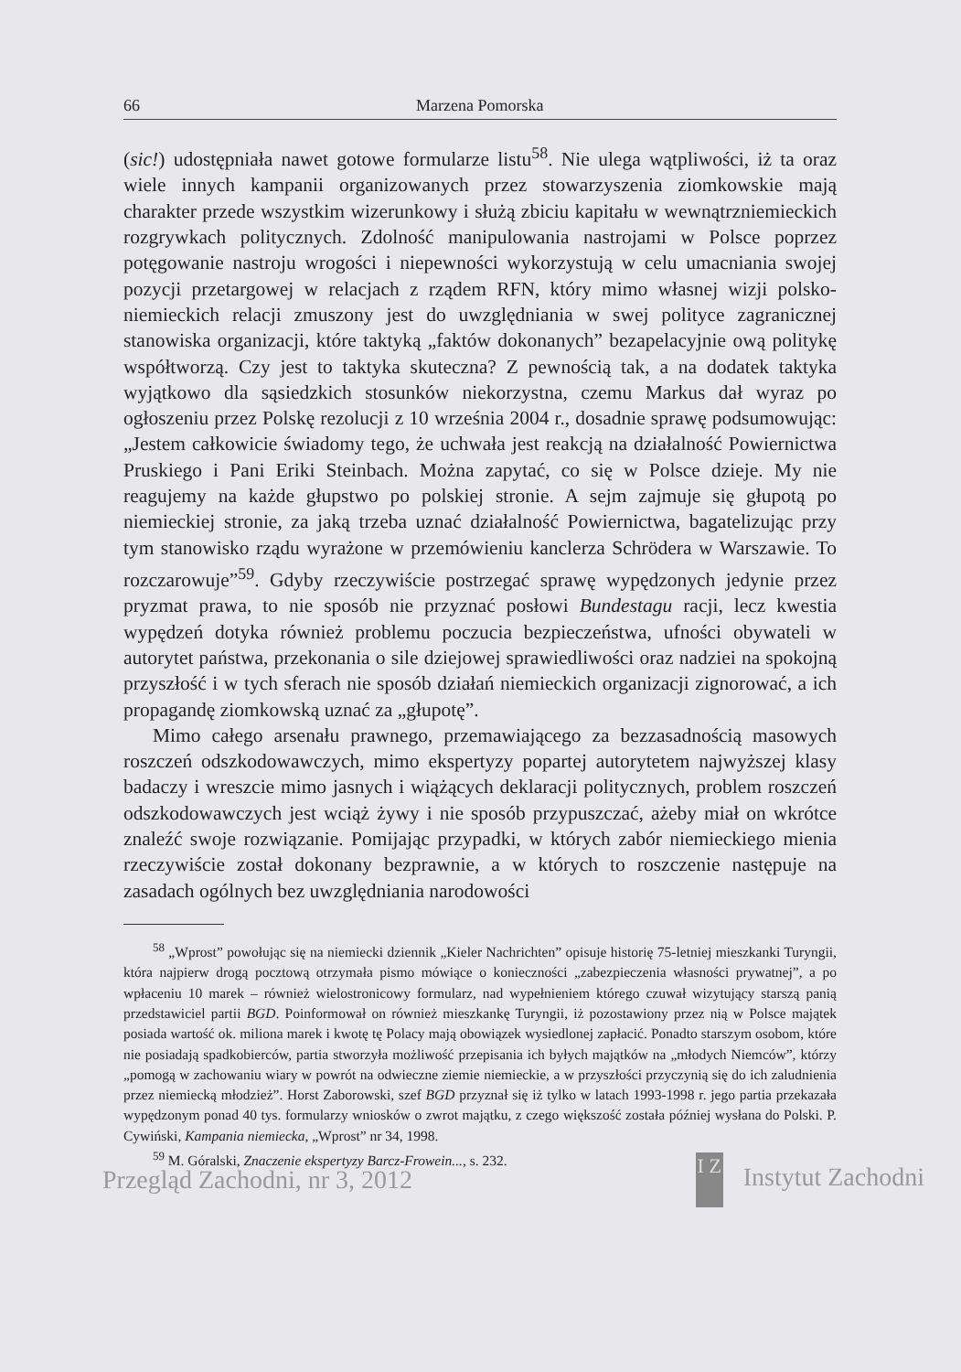66 Marzena Pomorska
(sic!) udostępniała nawet gotowe formularze listu<sup>58</sup>. Nie ulega wątpliwości, iż ta oraz wiele innych kampanii organizowanych przez stowarzyszenia ziomkowskie mają charakter przede wszystkim wizerunkowy i służą zbiciu kapitału w wewnątrz­niemieckich rozgrywkach politycznych. Zdolność manipulowania nastrojami w Pol­sce poprzez potęgowanie nastroju wrogości i niepewności wykorzystują w celu umacniania swojej pozycji przetargowej w relacjach z rządem RFN, który mimo własnej wizji polsko-niemieckich relacji zmuszony jest do uwzględniania w swej polityce zagranicznej stanowiska organizacji, które taktyką „faktów dokonanych” bezapelacyjnie ową politykę współtworzą. Czy jest to taktyka skuteczna? Z pewnoś­cią tak, a na dodatek taktyka wyjątkowo dla sąsiedzkich stosunków niekorzystna, czemu Markus dał wyraz po ogłoszeniu przez Polskę rezolucji z 10 września 2004 r., dosadnie sprawę podsumowując: „Jestem całkowicie świadomy tego, że uchwała jest reakcją na działalność Powiernictwa Pruskiego i Pani Eriki Steinbach. Można zapytać, co się w Polsce dzieje. My nie reagujemy na każde głupstwo po polskiej stronie. A sejm zajmuje się głupotą po niemieckiej stronie, za jaką trzeba uznać działalność Powiernictwa, bagatelizując przy tym stanowisko rządu wyrażone w przemówieniu kanclerza Schrödera w Warszawie. To rozczarowuje”<sup>59</sup>. Gdyby rzeczywiście postrzegać sprawę wypędzonych jedynie przez pryzmat prawa, to nie sposób nie przyznać posłowi Bundestagu racji, lecz kwestia wypędzeń dotyka również problemu poczucia bezpieczeństwa, ufności obywateli w autorytet państwa, przekonania o sile dziejowej sprawiedliwości oraz nadziei na spokojną przyszłość i w tych sferach nie sposób działań niemieckich organizacji zignorować, a ich propagandę ziomkowską uznać za „głupotę”.
Mimo całego arsenału prawnego, przemawiającego za bezzasadnością maso­wych roszczeń odszkodowawczych, mimo ekspertyzy popartej autorytetem najwyż­szej klasy badaczy i wreszcie mimo jasnych i wiążących deklaracji politycznych, problem roszczeń odszkodowawczych jest wciąż żywy i nie sposób przypuszczać, ażeby miał on wkrótce znaleźć swoje rozwiązanie. Pomijając przypadki, w których zabór niemieckiego mienia rzeczywiście został dokonany bezprawnie, a w których to roszczenie następuje na zasadach ogólnych bez uwzględniania narodowości
<sup>58</sup> „Wprost” powołując się na niemiecki dziennik „Kieler Nachrichten” opisuje historię 75-letniej mieszkanki Turyngii, która najpierw drogą pocztową otrzymała pismo mówiące o konieczności „zabezpieczenia własności prywatnej”, a po wpłaceniu 10 marek – również wielostronicowy formularz, nad wypełnieniem którego czuwał wizytujący starszą panią przedstawiciel partii BGD. Poinformował on również mieszkankę Turyngii, iż pozostawiony przez nią w Polsce majątek posiada wartość ok. miliona marek i kwotę tę Polacy mają obowiązek wysiedlonej zapłacić. Ponadto starszym osobom, które nie posiadają spadkobierców, partia stworzyła możliwość przepisania ich byłych majątków na „młodych Niemców”, którzy „pomogą w zachowaniu wiary w powrót na odwieczne ziemie niemieckie, a w przyszłości przyczynią się do ich zaludnienia przez niemiecką młodzież”. Horst Zaborowski, szef BGD przyznał się iż tylko w latach 1993-1998 r. jego partia przekazała wypędzonym ponad 40 tys. formularzy wniosków o zwrot majątku, z czego większość została później wysłana do Polski. P. Cywiński, Kampania niemiecka, „Wprost” nr 34, 1998.
<sup>59</sup> M. Góralski, Znaczenie ekspertyzy Barcz-Frowein..., s. 232.
Przegląd Zachodni, nr 3, 2012 I Z Instytut Zachodni